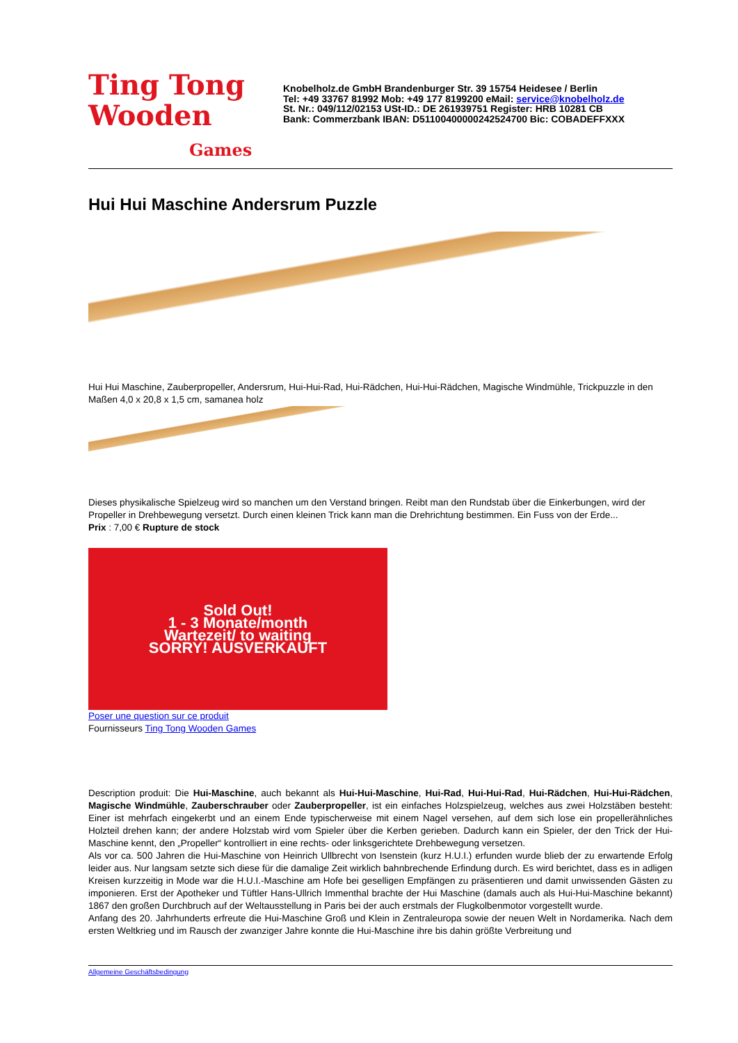Ting Tong
Wooden
Games
Knobelholz.de GmbH Brandenburger Str. 39 15754 Heidesee / Berlin
Tel: +49 33767 81992 Mob: +49 177 8199200 eMail: service@knobelholz.de
St. Nr.: 049/112/02153 USt-ID.: DE 261939751 Register: HRB 10281 CB
Bank: Commerzbank IBAN: D51100400000242524700 Bic: COBADEFFXXX
Hui Hui Maschine Andersrum Puzzle
Hui Hui Maschine, Zauberpropeller, Andersrum, Hui-Hui-Rad, Hui-Rädchen, Hui-Hui-Rädchen, Magische Windmühle, Trickpuzzle in den Maßen 4,0 x 20,8 x 1,5 cm, samanea holz
Dieses physikalische Spielzeug wird so manchen um den Verstand bringen. Reibt man den Rundstab über die Einkerbungen, wird der Propeller in Drehbewegung versetzt. Durch einen kleinen Trick kann man die Drehrichtung bestimmen. Ein Fuss von der Erde...
Prix : 7,00 € Rupture de stock
Sold Out!
1 - 3 Monate/month
Wartezeit/ to waiting
SORRY! AUSVERKAUFT
Poser une question sur ce produit
Fournisseurs Ting Tong Wooden Games
Description produit: Die Hui-Maschine, auch bekannt als Hui-Hui-Maschine, Hui-Rad, Hui-Hui-Rad, Hui-Rädchen, Hui-Hui-Rädchen, Magische Windmühle, Zauberschrauber oder Zauberpropeller, ist ein einfaches Holzspielzeug, welches aus zwei Holzstäben besteht: Einer ist mehrfach eingekerbt und an einem Ende typischerweise mit einem Nagel versehen, auf dem sich lose ein propellerähnliches Holzteil drehen kann; der andere Holzstab wird vom Spieler über die Kerben gerieben. Dadurch kann ein Spieler, der den Trick der Hui-Maschine kennt, den „Propeller“ kontrolliert in eine rechts- oder linksgerichtete Drehbewegung versetzen.
Als vor ca. 500 Jahren die Hui-Maschine von Heinrich Ullbrecht von Isenstein (kurz H.U.I.) erfunden wurde blieb der zu erwartende Erfolg leider aus. Nur langsam setzte sich diese für die damalige Zeit wirklich bahnbrechende Erfindung durch. Es wird berichtet, dass es in adligen Kreisen kurzzeitig in Mode war die H.U.I.-Maschine am Hofe bei geselligen Empfängen zu präsentieren und damit unwissenden Gästen zu imponieren. Erst der Apotheker und Tüftler Hans-Ullrich Immenthal brachte der Hui Maschine (damals auch als Hui-Hui-Maschine bekannt) 1867 den großen Durchbruch auf der Weltausstellung in Paris bei der auch erstmals der Flugkolbenmotor vorgestellt wurde.
Anfang des 20. Jahrhunderts erfreute die Hui-Maschine Groß und Klein in Zentraleuropa sowie der neuen Welt in Nordamerika. Nach dem ersten Weltkrieg und im Rausch der zwanziger Jahre konnte die Hui-Maschine ihre bis dahin größte Verbreitung und
Allgemeine Geschäftsbedingung